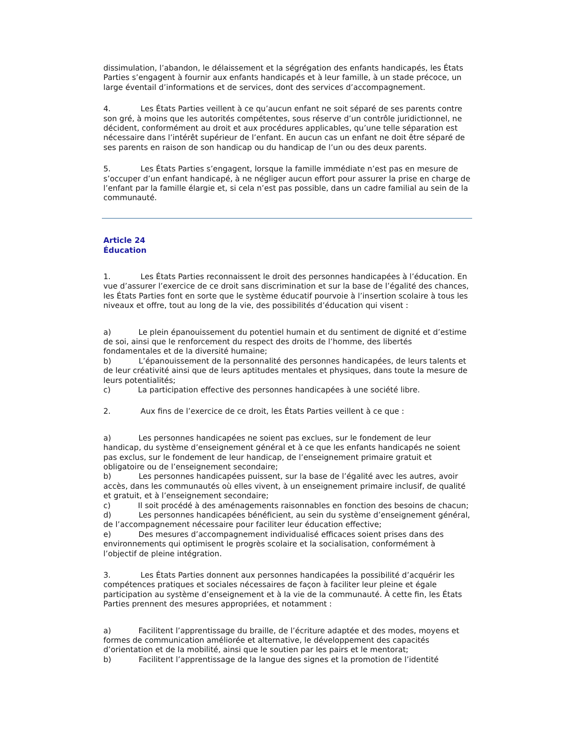dissimulation, l’abandon, le délaissement et la ségrégation des enfants handicapés, les États Parties s’engagent à fournir aux enfants handicapés et à leur famille, à un stade précoce, un large éventail d’informations et de services, dont des services d’accompagnement.
4. Les États Parties veillent à ce qu’aucun enfant ne soit séparé de ses parents contre son gré, à moins que les autorités compétentes, sous réserve d’un contrôle juridictionnel, ne décident, conformément au droit et aux procédures applicables, qu’une telle séparation est nécessaire dans l’intérêt supérieur de l’enfant. En aucun cas un enfant ne doit être séparé de ses parents en raison de son handicap ou du handicap de l’un ou des deux parents.
5. Les États Parties s’engagent, lorsque la famille immédiate n’est pas en mesure de s’occuper d’un enfant handicapé, à ne négliger aucun effort pour assurer la prise en charge de l’enfant par la famille élargie et, si cela n’est pas possible, dans un cadre familial au sein de la communauté.
Article 24
Éducation
1. Les États Parties reconnaissent le droit des personnes handicapées à l’éducation. En vue d’assurer l’exercice de ce droit sans discrimination et sur la base de l’égalité des chances, les États Parties font en sorte que le système éducatif pourvoie à l’insertion scolaire à tous les niveaux et offre, tout au long de la vie, des possibilités d’éducation qui visent :
a) Le plein épanouissement du potentiel humain et du sentiment de dignité et d’estime de soi, ainsi que le renforcement du respect des droits de l’homme, des libertés fondamentales et de la diversité humaine;
b) L’épanouissement de la personnalité des personnes handicapées, de leurs talents et de leur créativité ainsi que de leurs aptitudes mentales et physiques, dans toute la mesure de leurs potentialités;
c) La participation effective des personnes handicapées à une société libre.
2. Aux fins de l’exercice de ce droit, les États Parties veillent à ce que :
a) Les personnes handicapées ne soient pas exclues, sur le fondement de leur handicap, du système d’enseignement général et à ce que les enfants handicapés ne soient pas exclus, sur le fondement de leur handicap, de l’enseignement primaire gratuit et obligatoire ou de l’enseignement secondaire;
b) Les personnes handicapées puissent, sur la base de l’égalité avec les autres, avoir accès, dans les communautés où elles vivent, à un enseignement primaire inclusif, de qualité et gratuit, et à l’enseignement secondaire;
c) Il soit procédé à des aménagements raisonnables en fonction des besoins de chacun;
d) Les personnes handicapées bénéficient, au sein du système d’enseignement général, de l’accompagnement nécessaire pour faciliter leur éducation effective;
e) Des mesures d’accompagnement individualisé efficaces soient prises dans des environnements qui optimisent le progrès scolaire et la socialisation, conformément à l’objectif de pleine intégration.
3. Les États Parties donnent aux personnes handicapées la possibilité d’acquérir les compétences pratiques et sociales nécessaires de façon à faciliter leur pleine et égale participation au système d’enseignement et à la vie de la communauté. À cette fin, les États Parties prennent des mesures appropriées, et notamment :
a) Facilitent l’apprentissage du braille, de l’écriture adaptée et des modes, moyens et formes de communication améliorée et alternative, le développement des capacités d’orientation et de la mobilité, ainsi que le soutien par les pairs et le mentorat;
b) Facilitent l’apprentissage de la langue des signes et la promotion de l’identité